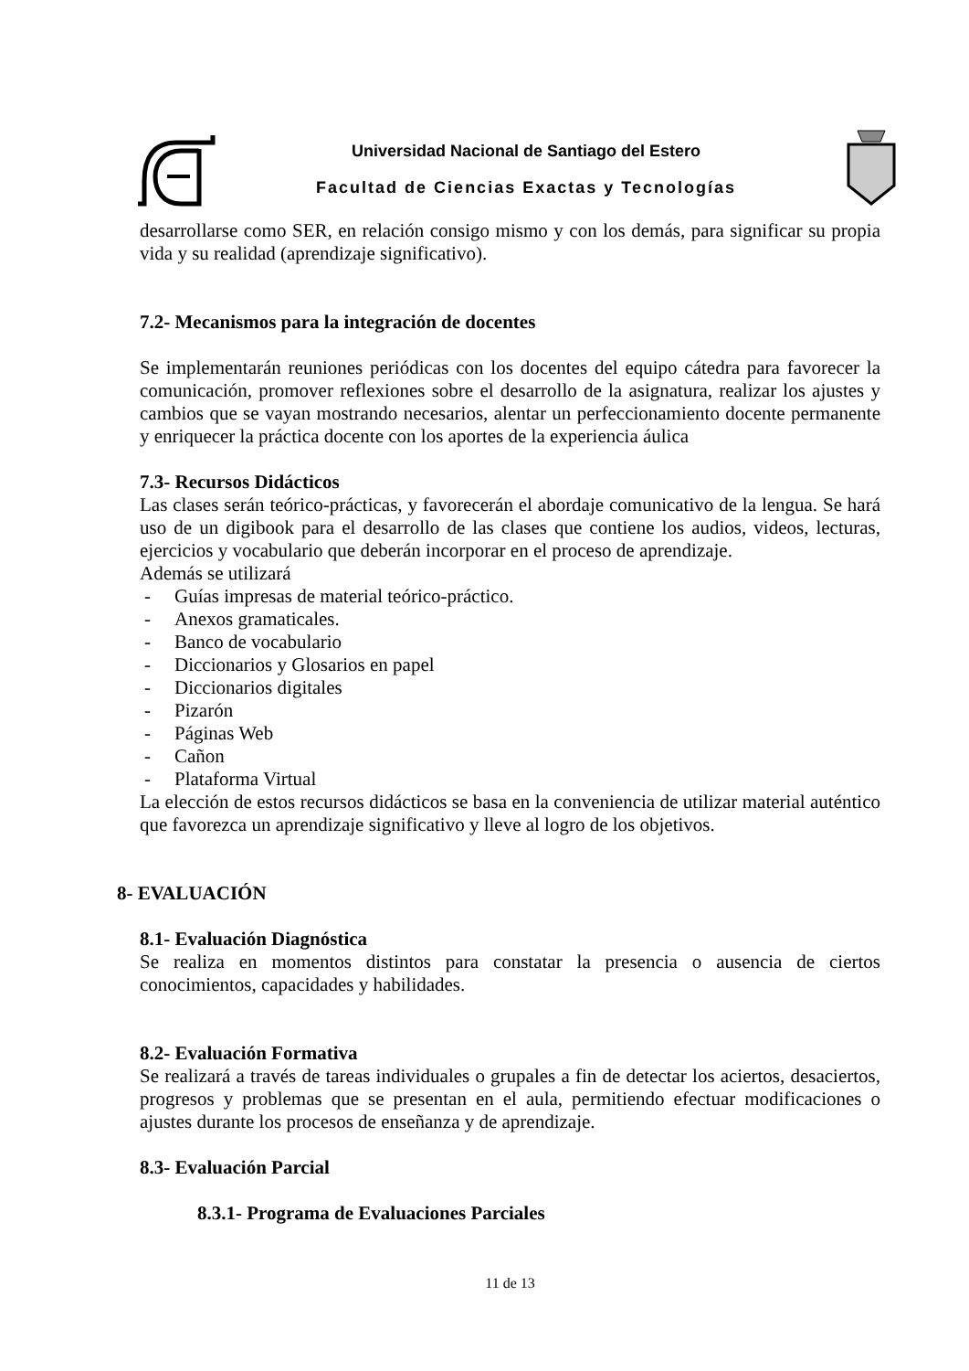Universidad Nacional de Santiago del Estero
Facultad de Ciencias Exactas y Tecnologías
desarrollarse como SER, en relación consigo mismo y con los demás, para significar su propia vida y su realidad (aprendizaje significativo).
7.2- Mecanismos para la integración de docentes
Se implementarán reuniones periódicas con los docentes del equipo cátedra para favorecer la comunicación, promover reflexiones sobre el desarrollo de la asignatura, realizar los ajustes y cambios que se vayan mostrando necesarios, alentar un perfeccionamiento docente permanente y enriquecer la práctica docente con los aportes de la experiencia áulica
7.3- Recursos Didácticos
Las clases serán teórico-prácticas, y favorecerán el abordaje comunicativo de la lengua. Se hará uso de un digibook para el desarrollo de las clases que contiene los audios, videos, lecturas, ejercicios y vocabulario que deberán incorporar en el proceso de aprendizaje.
Además se utilizará
- Guías impresas de material teórico-práctico.
- Anexos gramaticales.
- Banco de vocabulario
- Diccionarios y Glosarios en papel
- Diccionarios digitales
- Pizarón
- Páginas Web
- Cañon
- Plataforma Virtual
La elección de estos recursos didácticos se basa en la conveniencia de utilizar material auténtico que favorezca un aprendizaje significativo y lleve al logro de los objetivos.
8- EVALUACIÓN
8.1- Evaluación Diagnóstica
Se realiza en momentos distintos para constatar la presencia o ausencia de ciertos conocimientos, capacidades y habilidades.
8.2- Evaluación Formativa
Se realizará a través de tareas individuales o grupales a fin de detectar los aciertos, desaciertos, progresos y problemas que se presentan en el aula, permitiendo efectuar modificaciones o ajustes durante los procesos de enseñanza y de aprendizaje.
8.3- Evaluación Parcial
8.3.1- Programa de Evaluaciones Parciales
11 de 13